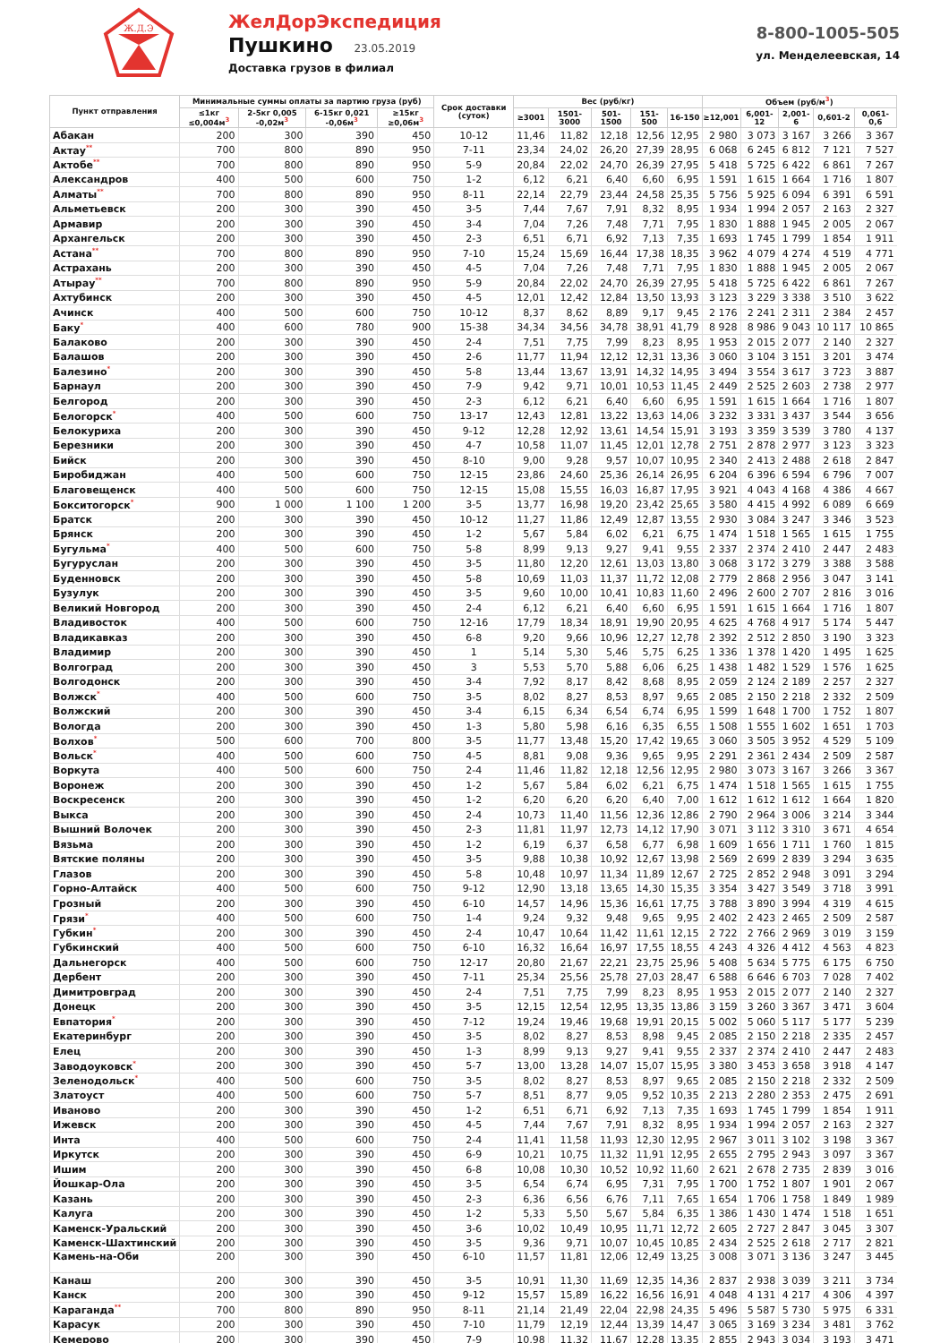Ж.Д.Э
ЖелДорЭкспедиция
Пушкино 23.05.2019
Доставка грузов в филиал
8-800-1005-505
ул. Менделеевская, 14
| Пункт отправления | Минимальные суммы оплаты за партию груза (руб) | | | | Срок доставки (суток) | Вес (руб/кг) | | | | | Объем (руб/м<sup>3</sup>) | | | | |
| --- | --- | --- | --- | --- | --- | --- | --- | --- | --- | --- | --- | --- | --- | --- | --- |
| | ≤1кг ≤0,004м<sup>3</sup> | 2-5кг 0,005 -0,02м<sup>3</sup> | 6-15кг 0,021 -0,06м<sup>3</sup> | ≥15кг ≥0,06м<sup>3</sup> | | ≥3001 | 1501-3000 | 501-1500 | 151-500 | 16-150 | ≥12,001 | 6,001-12 | 2,001-6 | 0,601-2 | 0,061-0,6 |
| Абакан | 200 | 300 | 390 | 450 | 10-12 | 11,46 | 11,82 | 12,18 | 12,56 | 12,95 | 2 980 | 3 073 | 3 167 | 3 266 | 3 367 |
| Актау<sup>**</sup> | 700 | 800 | 890 | 950 | 7-11 | 23,34 | 24,02 | 26,20 | 27,39 | 28,95 | 6 068 | 6 245 | 6 812 | 7 121 | 7 527 |
| Актобе<sup>**</sup> | 700 | 800 | 890 | 950 | 5-9 | 20,84 | 22,02 | 24,70 | 26,39 | 27,95 | 5 418 | 5 725 | 6 422 | 6 861 | 7 267 |
| Александров | 400 | 500 | 600 | 750 | 1-2 | 6,12 | 6,21 | 6,40 | 6,60 | 6,95 | 1 591 | 1 615 | 1 664 | 1 716 | 1 807 |
| Алматы<sup>**</sup> | 700 | 800 | 890 | 950 | 8-11 | 22,14 | 22,79 | 23,44 | 24,58 | 25,35 | 5 756 | 5 925 | 6 094 | 6 391 | 6 591 |
| Альметьевск | 200 | 300 | 390 | 450 | 3-5 | 7,44 | 7,67 | 7,91 | 8,32 | 8,95 | 1 934 | 1 994 | 2 057 | 2 163 | 2 327 |
| Армавир | 200 | 300 | 390 | 450 | 3-4 | 7,04 | 7,26 | 7,48 | 7,71 | 7,95 | 1 830 | 1 888 | 1 945 | 2 005 | 2 067 |
| Архангельск | 200 | 300 | 390 | 450 | 2-3 | 6,51 | 6,71 | 6,92 | 7,13 | 7,35 | 1 693 | 1 745 | 1 799 | 1 854 | 1 911 |
| Астана<sup>**</sup> | 700 | 800 | 890 | 950 | 7-10 | 15,24 | 15,69 | 16,44 | 17,38 | 18,35 | 3 962 | 4 079 | 4 274 | 4 519 | 4 771 |
| Астрахань | 200 | 300 | 390 | 450 | 4-5 | 7,04 | 7,26 | 7,48 | 7,71 | 7,95 | 1 830 | 1 888 | 1 945 | 2 005 | 2 067 |
| Атырау<sup>**</sup> | 700 | 800 | 890 | 950 | 5-9 | 20,84 | 22,02 | 24,70 | 26,39 | 27,95 | 5 418 | 5 725 | 6 422 | 6 861 | 7 267 |
| Ахтубинск | 200 | 300 | 390 | 450 | 4-5 | 12,01 | 12,42 | 12,84 | 13,50 | 13,93 | 3 123 | 3 229 | 3 338 | 3 510 | 3 622 |
| Ачинск | 400 | 500 | 600 | 750 | 10-12 | 8,37 | 8,62 | 8,89 | 9,17 | 9,45 | 2 176 | 2 241 | 2 311 | 2 384 | 2 457 |
| Баку<sup>*</sup> | 400 | 600 | 780 | 900 | 15-38 | 34,34 | 34,56 | 34,78 | 38,91 | 41,79 | 8 928 | 8 986 | 9 043 | 10 117 | 10 865 |
| Балаково | 200 | 300 | 390 | 450 | 2-4 | 7,51 | 7,75 | 7,99 | 8,23 | 8,95 | 1 953 | 2 015 | 2 077 | 2 140 | 2 327 |
| Балашов | 200 | 300 | 390 | 450 | 2-6 | 11,77 | 11,94 | 12,12 | 12,31 | 13,36 | 3 060 | 3 104 | 3 151 | 3 201 | 3 474 |
| Балезино<sup>*</sup> | 200 | 300 | 390 | 450 | 5-8 | 13,44 | 13,67 | 13,91 | 14,32 | 14,95 | 3 494 | 3 554 | 3 617 | 3 723 | 3 887 |
| Барнаул | 200 | 300 | 390 | 450 | 7-9 | 9,42 | 9,71 | 10,01 | 10,53 | 11,45 | 2 449 | 2 525 | 2 603 | 2 738 | 2 977 |
| Белгород | 200 | 300 | 390 | 450 | 2-3 | 6,12 | 6,21 | 6,40 | 6,60 | 6,95 | 1 591 | 1 615 | 1 664 | 1 716 | 1 807 |
| Белогорск<sup>*</sup> | 400 | 500 | 600 | 750 | 13-17 | 12,43 | 12,81 | 13,22 | 13,63 | 14,06 | 3 232 | 3 331 | 3 437 | 3 544 | 3 656 |
| Белокуриха | 200 | 300 | 390 | 450 | 9-12 | 12,28 | 12,92 | 13,61 | 14,54 | 15,91 | 3 193 | 3 359 | 3 539 | 3 780 | 4 137 |
| Березники | 200 | 300 | 390 | 450 | 4-7 | 10,58 | 11,07 | 11,45 | 12,01 | 12,78 | 2 751 | 2 878 | 2 977 | 3 123 | 3 323 |
| Бийск | 200 | 300 | 390 | 450 | 8-10 | 9,00 | 9,28 | 9,57 | 10,07 | 10,95 | 2 340 | 2 413 | 2 488 | 2 618 | 2 847 |
| Биробиджан | 400 | 500 | 600 | 750 | 12-15 | 23,86 | 24,60 | 25,36 | 26,14 | 26,95 | 6 204 | 6 396 | 6 594 | 6 796 | 7 007 |
| Благовещенск | 400 | 500 | 600 | 750 | 12-15 | 15,08 | 15,55 | 16,03 | 16,87 | 17,95 | 3 921 | 4 043 | 4 168 | 4 386 | 4 667 |
| Бокситогорск<sup>*</sup> | 900 | 1 000 | 1 100 | 1 200 | 3-5 | 13,77 | 16,98 | 19,20 | 23,42 | 25,65 | 3 580 | 4 415 | 4 992 | 6 089 | 6 669 |
| Братск | 200 | 300 | 390 | 450 | 10-12 | 11,27 | 11,86 | 12,49 | 12,87 | 13,55 | 2 930 | 3 084 | 3 247 | 3 346 | 3 523 |
| Брянск | 200 | 300 | 390 | 450 | 1-2 | 5,67 | 5,84 | 6,02 | 6,21 | 6,75 | 1 474 | 1 518 | 1 565 | 1 615 | 1 755 |
| Бугульма<sup>*</sup> | 400 | 500 | 600 | 750 | 5-8 | 8,99 | 9,13 | 9,27 | 9,41 | 9,55 | 2 337 | 2 374 | 2 410 | 2 447 | 2 483 |
| Бугуруслан | 200 | 300 | 390 | 450 | 3-5 | 11,80 | 12,20 | 12,61 | 13,03 | 13,80 | 3 068 | 3 172 | 3 279 | 3 388 | 3 588 |
| Буденновск | 200 | 300 | 390 | 450 | 5-8 | 10,69 | 11,03 | 11,37 | 11,72 | 12,08 | 2 779 | 2 868 | 2 956 | 3 047 | 3 141 |
| Бузулук | 200 | 300 | 390 | 450 | 3-5 | 9,60 | 10,00 | 10,41 | 10,83 | 11,60 | 2 496 | 2 600 | 2 707 | 2 816 | 3 016 |
| Великий Новгород | 200 | 300 | 390 | 450 | 2-4 | 6,12 | 6,21 | 6,40 | 6,60 | 6,95 | 1 591 | 1 615 | 1 664 | 1 716 | 1 807 |
| Владивосток | 400 | 500 | 600 | 750 | 12-16 | 17,79 | 18,34 | 18,91 | 19,90 | 20,95 | 4 625 | 4 768 | 4 917 | 5 174 | 5 447 |
| Владикавказ | 200 | 300 | 390 | 450 | 6-8 | 9,20 | 9,66 | 10,96 | 12,27 | 12,78 | 2 392 | 2 512 | 2 850 | 3 190 | 3 323 |
| Владимир | 200 | 300 | 390 | 450 | 1 | 5,14 | 5,30 | 5,46 | 5,75 | 6,25 | 1 336 | 1 378 | 1 420 | 1 495 | 1 625 |
| Волгоград | 200 | 300 | 390 | 450 | 3 | 5,53 | 5,70 | 5,88 | 6,06 | 6,25 | 1 438 | 1 482 | 1 529 | 1 576 | 1 625 |
| Волгодонск | 200 | 300 | 390 | 450 | 3-4 | 7,92 | 8,17 | 8,42 | 8,68 | 8,95 | 2 059 | 2 124 | 2 189 | 2 257 | 2 327 |
| Волжск<sup>*</sup> | 400 | 500 | 600 | 750 | 3-5 | 8,02 | 8,27 | 8,53 | 8,97 | 9,65 | 2 085 | 2 150 | 2 218 | 2 332 | 2 509 |
| Волжский | 200 | 300 | 390 | 450 | 3-4 | 6,15 | 6,34 | 6,54 | 6,74 | 6,95 | 1 599 | 1 648 | 1 700 | 1 752 | 1 807 |
| Вологда | 200 | 300 | 390 | 450 | 1-3 | 5,80 | 5,98 | 6,16 | 6,35 | 6,55 | 1 508 | 1 555 | 1 602 | 1 651 | 1 703 |
| Волхов<sup>*</sup> | 500 | 600 | 700 | 800 | 3-5 | 11,77 | 13,48 | 15,20 | 17,42 | 19,65 | 3 060 | 3 505 | 3 952 | 4 529 | 5 109 |
| Вольск<sup>*</sup> | 400 | 500 | 600 | 750 | 4-5 | 8,81 | 9,08 | 9,36 | 9,65 | 9,95 | 2 291 | 2 361 | 2 434 | 2 509 | 2 587 |
| Воркута | 400 | 500 | 600 | 750 | 2-4 | 11,46 | 11,82 | 12,18 | 12,56 | 12,95 | 2 980 | 3 073 | 3 167 | 3 266 | 3 367 |
| Воронеж | 200 | 300 | 390 | 450 | 1-2 | 5,67 | 5,84 | 6,02 | 6,21 | 6,75 | 1 474 | 1 518 | 1 565 | 1 615 | 1 755 |
| Воскресенск | 200 | 300 | 390 | 450 | 1-2 | 6,20 | 6,20 | 6,20 | 6,40 | 7,00 | 1 612 | 1 612 | 1 612 | 1 664 | 1 820 |
| Выкса | 200 | 300 | 390 | 450 | 2-4 | 10,73 | 11,40 | 11,56 | 12,36 | 12,86 | 2 790 | 2 964 | 3 006 | 3 214 | 3 344 |
| Вышний Волочек | 200 | 300 | 390 | 450 | 2-3 | 11,81 | 11,97 | 12,73 | 14,12 | 17,90 | 3 071 | 3 112 | 3 310 | 3 671 | 4 654 |
| Вязьма | 200 | 300 | 390 | 450 | 1-2 | 6,19 | 6,37 | 6,58 | 6,77 | 6,98 | 1 609 | 1 656 | 1 711 | 1 760 | 1 815 |
| Вятские поляны | 200 | 300 | 390 | 450 | 3-5 | 9,88 | 10,38 | 10,92 | 12,67 | 13,98 | 2 569 | 2 699 | 2 839 | 3 294 | 3 635 |
| Глазов | 200 | 300 | 390 | 450 | 5-8 | 10,48 | 10,97 | 11,34 | 11,89 | 12,67 | 2 725 | 2 852 | 2 948 | 3 091 | 3 294 |
| Горно-Алтайск | 400 | 500 | 600 | 750 | 9-12 | 12,90 | 13,18 | 13,65 | 14,30 | 15,35 | 3 354 | 3 427 | 3 549 | 3 718 | 3 991 |
| Грозный | 200 | 300 | 390 | 450 | 6-10 | 14,57 | 14,96 | 15,36 | 16,61 | 17,75 | 3 788 | 3 890 | 3 994 | 4 319 | 4 615 |
| Грязи<sup>*</sup> | 400 | 500 | 600 | 750 | 1-4 | 9,24 | 9,32 | 9,48 | 9,65 | 9,95 | 2 402 | 2 423 | 2 465 | 2 509 | 2 587 |
| Губкин<sup>*</sup> | 200 | 300 | 390 | 450 | 2-4 | 10,47 | 10,64 | 11,42 | 11,61 | 12,15 | 2 722 | 2 766 | 2 969 | 3 019 | 3 159 |
| Губкинский | 400 | 500 | 600 | 750 | 6-10 | 16,32 | 16,64 | 16,97 | 17,55 | 18,55 | 4 243 | 4 326 | 4 412 | 4 563 | 4 823 |
| Дальнегорск | 400 | 500 | 600 | 750 | 12-17 | 20,80 | 21,67 | 22,21 | 23,75 | 25,96 | 5 408 | 5 634 | 5 775 | 6 175 | 6 750 |
| Дербент | 200 | 300 | 390 | 450 | 7-11 | 25,34 | 25,56 | 25,78 | 27,03 | 28,47 | 6 588 | 6 646 | 6 703 | 7 028 | 7 402 |
| Димитровград | 200 | 300 | 390 | 450 | 2-4 | 7,51 | 7,75 | 7,99 | 8,23 | 8,95 | 1 953 | 2 015 | 2 077 | 2 140 | 2 327 |
| Донецк | 200 | 300 | 390 | 450 | 3-5 | 12,15 | 12,54 | 12,95 | 13,35 | 13,86 | 3 159 | 3 260 | 3 367 | 3 471 | 3 604 |
| Евпатория<sup>*</sup> | 200 | 300 | 390 | 450 | 7-12 | 19,24 | 19,46 | 19,68 | 19,91 | 20,15 | 5 002 | 5 060 | 5 117 | 5 177 | 5 239 |
| Екатеринбург | 200 | 300 | 390 | 450 | 3-5 | 8,02 | 8,27 | 8,53 | 8,98 | 9,45 | 2 085 | 2 150 | 2 218 | 2 335 | 2 457 |
| Елец | 200 | 300 | 390 | 450 | 1-3 | 8,99 | 9,13 | 9,27 | 9,41 | 9,55 | 2 337 | 2 374 | 2 410 | 2 447 | 2 483 |
| Заводоуковск<sup>*</sup> | 200 | 300 | 390 | 450 | 5-7 | 13,00 | 13,28 | 14,07 | 15,07 | 15,95 | 3 380 | 3 453 | 3 658 | 3 918 | 4 147 |
| Зеленодольск<sup>*</sup> | 400 | 500 | 600 | 750 | 3-5 | 8,02 | 8,27 | 8,53 | 8,97 | 9,65 | 2 085 | 2 150 | 2 218 | 2 332 | 2 509 |
| Златоуст | 400 | 500 | 600 | 750 | 5-7 | 8,51 | 8,77 | 9,05 | 9,52 | 10,35 | 2 213 | 2 280 | 2 353 | 2 475 | 2 691 |
| Иваново | 200 | 300 | 390 | 450 | 1-2 | 6,51 | 6,71 | 6,92 | 7,13 | 7,35 | 1 693 | 1 745 | 1 799 | 1 854 | 1 911 |
| Ижевск | 200 | 300 | 390 | 450 | 4-5 | 7,44 | 7,67 | 7,91 | 8,32 | 8,95 | 1 934 | 1 994 | 2 057 | 2 163 | 2 327 |
| Инта | 400 | 500 | 600 | 750 | 2-4 | 11,41 | 11,58 | 11,93 | 12,30 | 12,95 | 2 967 | 3 011 | 3 102 | 3 198 | 3 367 |
| Иркутск | 200 | 300 | 390 | 450 | 6-9 | 10,21 | 10,75 | 11,32 | 11,91 | 12,95 | 2 655 | 2 795 | 2 943 | 3 097 | 3 367 |
| Ишим | 200 | 300 | 390 | 450 | 6-8 | 10,08 | 10,30 | 10,52 | 10,92 | 11,60 | 2 621 | 2 678 | 2 735 | 2 839 | 3 016 |
| Йошкар-Ола | 200 | 300 | 390 | 450 | 3-5 | 6,54 | 6,74 | 6,95 | 7,31 | 7,95 | 1 700 | 1 752 | 1 807 | 1 901 | 2 067 |
| Казань | 200 | 300 | 390 | 450 | 2-3 | 6,36 | 6,56 | 6,76 | 7,11 | 7,65 | 1 654 | 1 706 | 1 758 | 1 849 | 1 989 |
| Калуга | 200 | 300 | 390 | 450 | 1-2 | 5,33 | 5,50 | 5,67 | 5,84 | 6,35 | 1 386 | 1 430 | 1 474 | 1 518 | 1 651 |
| Каменск-Уральский | 200 | 300 | 390 | 450 | 3-6 | 10,02 | 10,49 | 10,95 | 11,71 | 12,72 | 2 605 | 2 727 | 2 847 | 3 045 | 3 307 |
| Каменск-Шахтинский | 200 | 300 | 390 | 450 | 3-5 | 9,36 | 9,71 | 10,07 | 10,45 | 10,85 | 2 434 | 2 525 | 2 618 | 2 717 | 2 821 |
| Камень-на-Оби | 200 | 300 | 390 | 450 | 6-10 | 11,57 | 11,81 | 12,06 | 12,49 | 13,25 | 3 008 | 3 071 | 3 136 | 3 247 | 3 445 |
| Канаш | 200 | 300 | 390 | 450 | 3-5 | 10,91 | 11,30 | 11,69 | 12,35 | 14,36 | 2 837 | 2 938 | 3 039 | 3 211 | 3 734 |
| Канск | 200 | 300 | 390 | 450 | 9-12 | 15,57 | 15,89 | 16,22 | 16,56 | 16,91 | 4 048 | 4 131 | 4 217 | 4 306 | 4 397 |
| Караганда<sup>**</sup> | 700 | 800 | 890 | 950 | 8-11 | 21,14 | 21,49 | 22,04 | 22,98 | 24,35 | 5 496 | 5 587 | 5 730 | 5 975 | 6 331 |
| Карасук | 200 | 300 | 390 | 450 | 7-10 | 11,79 | 12,19 | 12,44 | 13,39 | 14,47 | 3 065 | 3 169 | 3 234 | 3 481 | 3 762 |
| Кемерово | 200 | 300 | 390 | 450 | 7-9 | 10,98 | 11,32 | 11,67 | 12,28 | 13,35 | 2 855 | 2 943 | 3 034 | 3 193 | 3 471 |